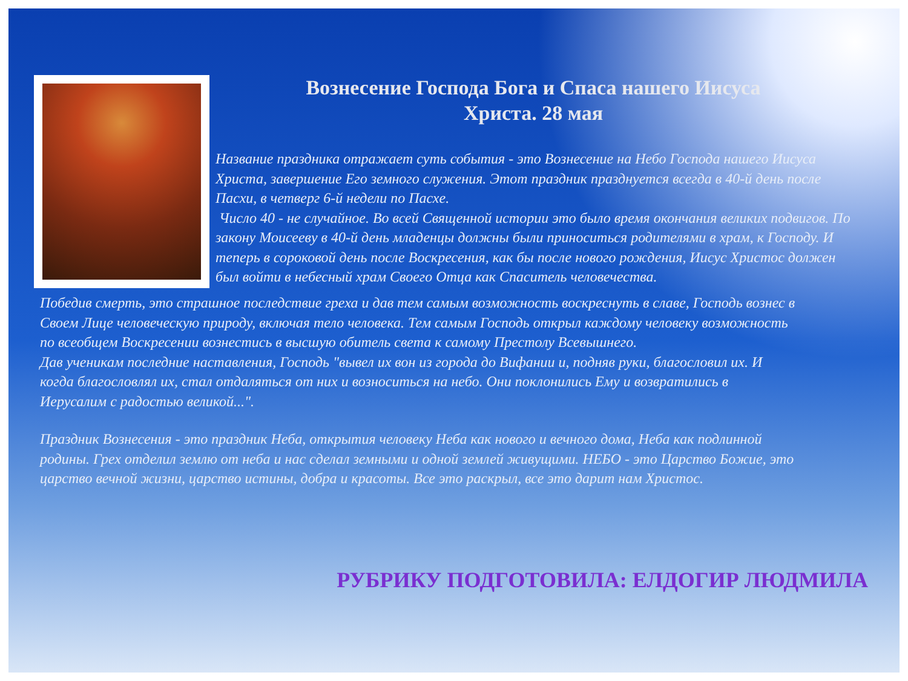Вознесение Господа Бога и Спаса нашего Иисуса
Христа. 28 мая
Название праздника отражает суть события - это Вознесение на Небо Господа нашего Иисуса Христа, завершение Его земного служения. Этот праздник празднуется всегда в 40-й день после Пасхи, в четверг 6-й недели по Пасхе.
Число 40 - не случайное. Во всей Священной истории это было время окончания великих подвигов. По закону Моисееву в 40-й день младенцы должны были приноситься родителями в храм, к Господу. И теперь в сороковой день после Воскресения, как бы после нового рождения, Иисус Христос должен был войти в небесный храм Своего Отца как Спаситель человечества.
Победив смерть, это страшное последствие греха и дав тем самым возможность воскреснуть в славе, Господь вознес в Своем Лице человеческую природу, включая тело человека. Тем самым Господь открыл каждому человеку возможность по всеобщем Воскресении вознестись в высшую обитель света к самому Престолу Всевышнего.
Дав ученикам последние наставления, Господь "вывел их вон из города до Вифании и, подняв руки, благословил их. И когда благословлял их, стал отдаляться от них и возноситься на небо. Они поклонились Ему и возвратились в Иерусалим с радостью великой...".
Праздник Вознесения - это праздник Неба, открытия человеку Неба как нового и вечного дома, Неба как подлинной родины. Грех отделил землю от неба и нас сделал земными и одной землей живущими. НЕБО - это Царство Божие, это царство вечной жизни, царство истины, добра и красоты. Все это раскрыл, все это дарит нам Христос.
РУБРИКУ ПОДГОТОВИЛА: ЕЛДОГИР ЛЮДМИЛА